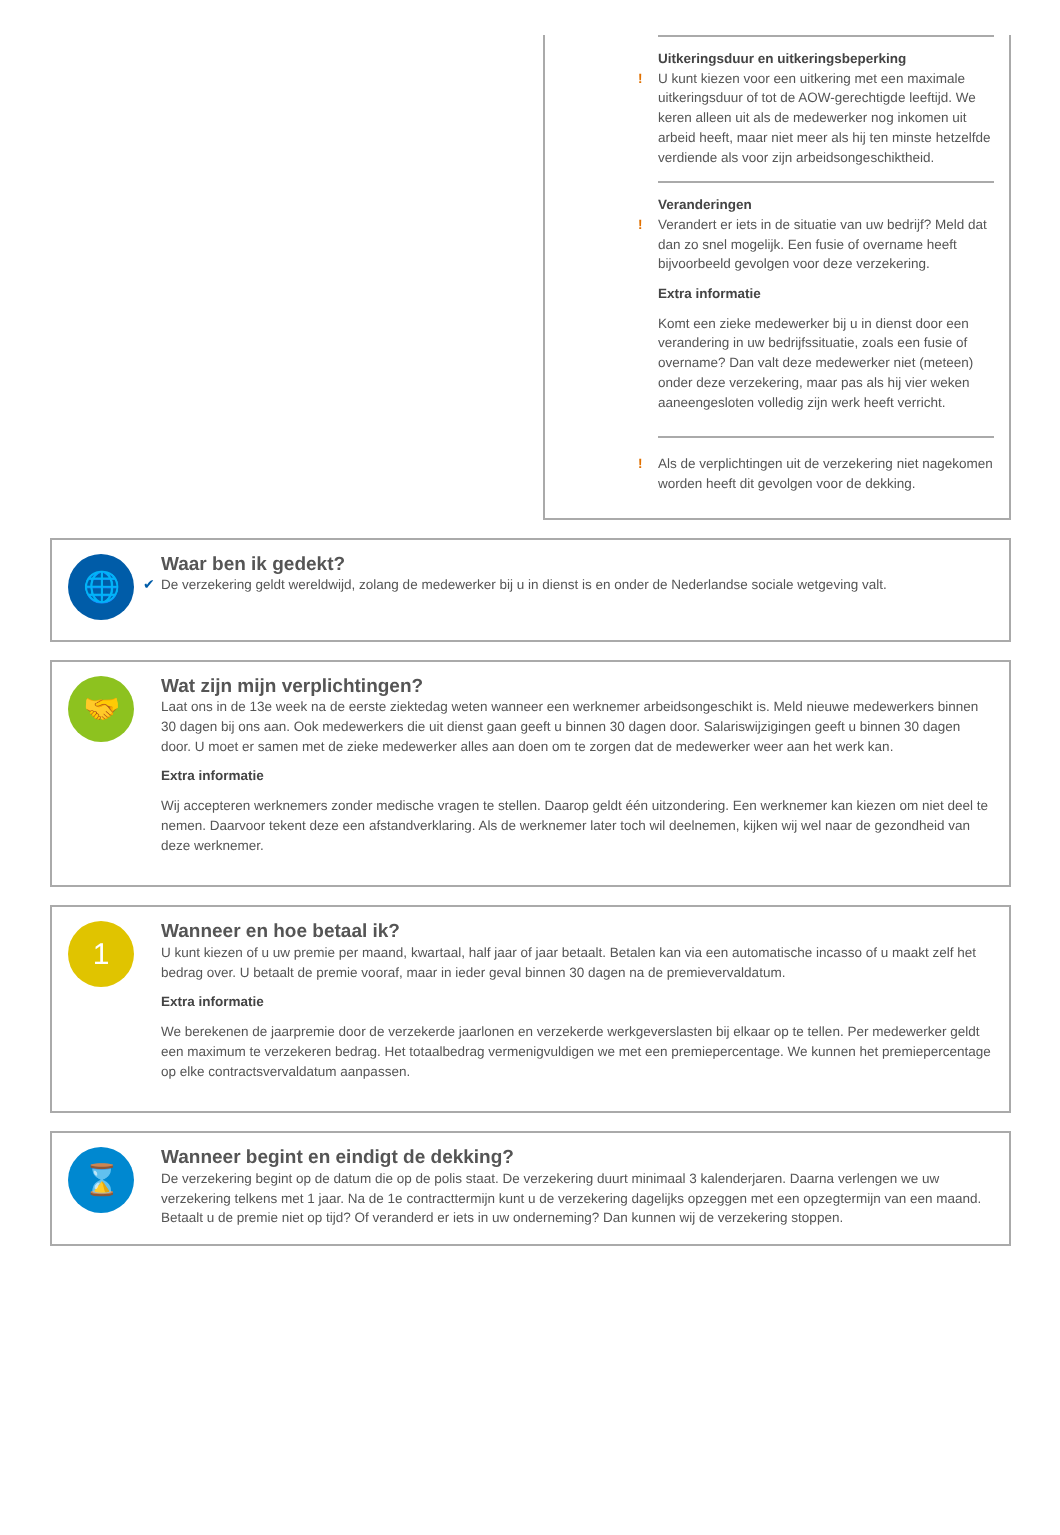Uitkeringsduur en uitkeringsbeperking
! U kunt kiezen voor een uitkering met een maximale uitkeringsduur of tot de AOW-gerechtigde leeftijd. We keren alleen uit als de medewerker nog inkomen uit arbeid heeft, maar niet meer als hij ten minste hetzelfde verdiende als voor zijn arbeidsongeschiktheid.
Veranderingen
! Verandert er iets in de situatie van uw bedrijf? Meld dat dan zo snel mogelijk. Een fusie of overname heeft bijvoorbeeld gevolgen voor deze verzekering.
Extra informatie
Komt een zieke medewerker bij u in dienst door een verandering in uw bedrijfssituatie, zoals een fusie of overname? Dan valt deze medewerker niet (meteen) onder deze verzekering, maar pas als hij vier weken aaneengesloten volledig zijn werk heeft verricht.
! Als de verplichtingen uit de verzekering niet nagekomen worden heeft dit gevolgen voor de dekking.
🌐
Waar ben ik gedekt?
✔ De verzekering geldt wereldwijd, zolang de medewerker bij u in dienst is en onder de Nederlandse sociale wetgeving valt.
🤝
Wat zijn mijn verplichtingen?
Laat ons in de 13e week na de eerste ziektedag weten wanneer een werknemer arbeidsongeschikt is. Meld nieuwe medewerkers binnen 30 dagen bij ons aan. Ook medewerkers die uit dienst gaan geeft u binnen 30 dagen door. Salariswijzigingen geeft u binnen 30 dagen door. U moet er samen met de zieke medewerker alles aan doen om te zorgen dat de medewerker weer aan het werk kan.
Extra informatie
Wij accepteren werknemers zonder medische vragen te stellen. Daarop geldt één uitzondering. Een werknemer kan kiezen om niet deel te nemen. Daarvoor tekent deze een afstandverklaring. Als de werknemer later toch wil deelnemen, kijken wij wel naar de gezondheid van deze werknemer.
1
Wanneer en hoe betaal ik?
U kunt kiezen of u uw premie per maand, kwartaal, half jaar of jaar betaalt. Betalen kan via een automatische incasso of u maakt zelf het bedrag over. U betaalt de premie vooraf, maar in ieder geval binnen 30 dagen na de premievervaldatum.
Extra informatie
We berekenen de jaarpremie door de verzekerde jaarlonen en verzekerde werkgeverslasten bij elkaar op te tellen. Per medewerker geldt een maximum te verzekeren bedrag. Het totaalbedrag vermenigvuldigen we met een premiepercentage. We kunnen het premiepercentage op elke contractsvervaldatum aanpassen.
⌛
Wanneer begint en eindigt de dekking?
De verzekering begint op de datum die op de polis staat. De verzekering duurt minimaal 3 kalenderjaren. Daarna verlengen we uw verzekering telkens met 1 jaar. Na de 1e contracttermijn kunt u de verzekering dagelijks opzeggen met een opzegtermijn van een maand. Betaalt u de premie niet op tijd? Of veranderd er iets in uw onderneming? Dan kunnen wij de verzekering stoppen.